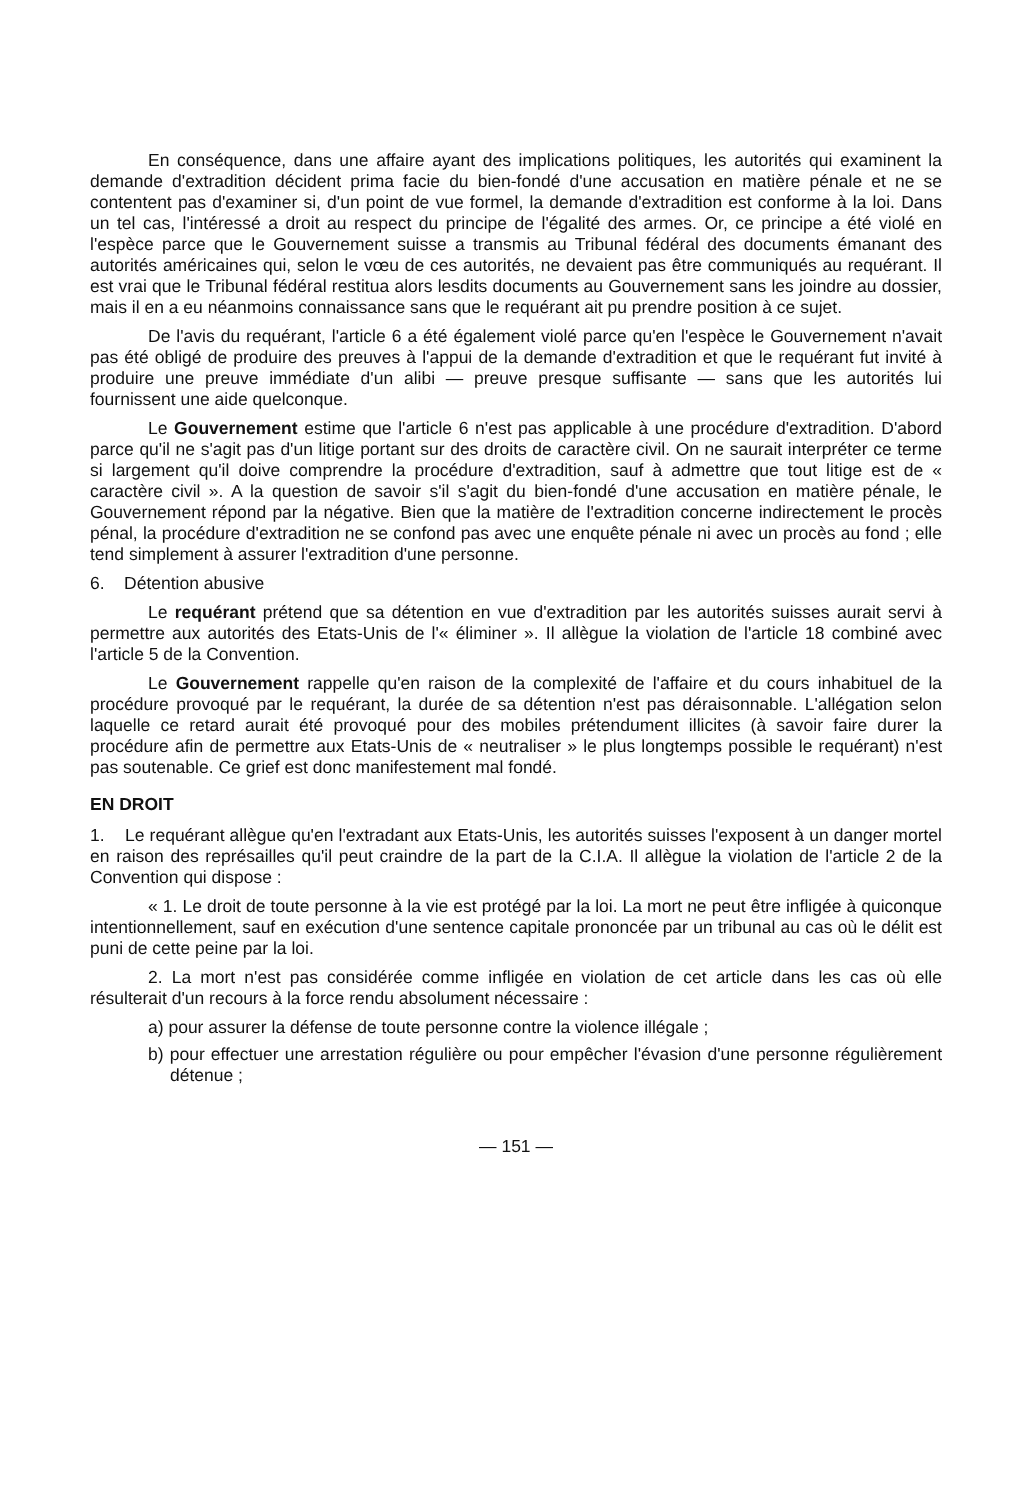En conséquence, dans une affaire ayant des implications politiques, les autorités qui examinent la demande d'extradition décident prima facie du bien-fondé d'une accusation en matière pénale et ne se contentent pas d'examiner si, d'un point de vue formel, la demande d'extradition est conforme à la loi. Dans un tel cas, l'intéressé a droit au respect du principe de l'égalité des armes. Or, ce principe a été violé en l'espèce parce que le Gouvernement suisse a transmis au Tribunal fédéral des documents émanant des autorités américaines qui, selon le vœu de ces autorités, ne devaient pas être communiqués au requérant. Il est vrai que le Tribunal fédéral restitua alors lesdits documents au Gouvernement sans les joindre au dossier, mais il en a eu néanmoins connaissance sans que le requérant ait pu prendre position à ce sujet.
De l'avis du requérant, l'article 6 a été également violé parce qu'en l'espèce le Gouvernement n'avait pas été obligé de produire des preuves à l'appui de la demande d'extradition et que le requérant fut invité à produire une preuve immédiate d'un alibi — preuve presque suffisante — sans que les autorités lui fournissent une aide quelconque.
Le Gouvernement estime que l'article 6 n'est pas applicable à une procédure d'extradition. D'abord parce qu'il ne s'agit pas d'un litige portant sur des droits de caractère civil. On ne saurait interpréter ce terme si largement qu'il doive comprendre la procédure d'extradition, sauf à admettre que tout litige est de « caractère civil ». A la question de savoir s'il s'agit du bien-fondé d'une accusation en matière pénale, le Gouvernement répond par la négative. Bien que la matière de l'extradition concerne indirectement le procès pénal, la procédure d'extradition ne se confond pas avec une enquête pénale ni avec un procès au fond ; elle tend simplement à assurer l'extradition d'une personne.
6. Détention abusive
Le requérant prétend que sa détention en vue d'extradition par les autorités suisses aurait servi à permettre aux autorités des Etats-Unis de l'« éliminer ». Il allègue la violation de l'article 18 combiné avec l'article 5 de la Convention.
Le Gouvernement rappelle qu'en raison de la complexité de l'affaire et du cours inhabituel de la procédure provoqué par le requérant, la durée de sa détention n'est pas déraisonnable. L'allégation selon laquelle ce retard aurait été provoqué pour des mobiles prétendument illicites (à savoir faire durer la procédure afin de permettre aux Etats-Unis de « neutraliser » le plus longtemps possible le requérant) n'est pas soutenable. Ce grief est donc manifestement mal fondé.
EN DROIT
1. Le requérant allègue qu'en l'extradant aux Etats-Unis, les autorités suisses l'exposent à un danger mortel en raison des représailles qu'il peut craindre de la part de la C.I.A. Il allègue la violation de l'article 2 de la Convention qui dispose :
« 1. Le droit de toute personne à la vie est protégé par la loi. La mort ne peut être infligée à quiconque intentionnellement, sauf en exécution d'une sentence capitale prononcée par un tribunal au cas où le délit est puni de cette peine par la loi.
2. La mort n'est pas considérée comme infligée en violation de cet article dans les cas où elle résulterait d'un recours à la force rendu absolument nécessaire :
a) pour assurer la défense de toute personne contre la violence illégale ;
b) pour effectuer une arrestation régulière ou pour empêcher l'évasion d'une personne régulièrement détenue ;
— 151 —